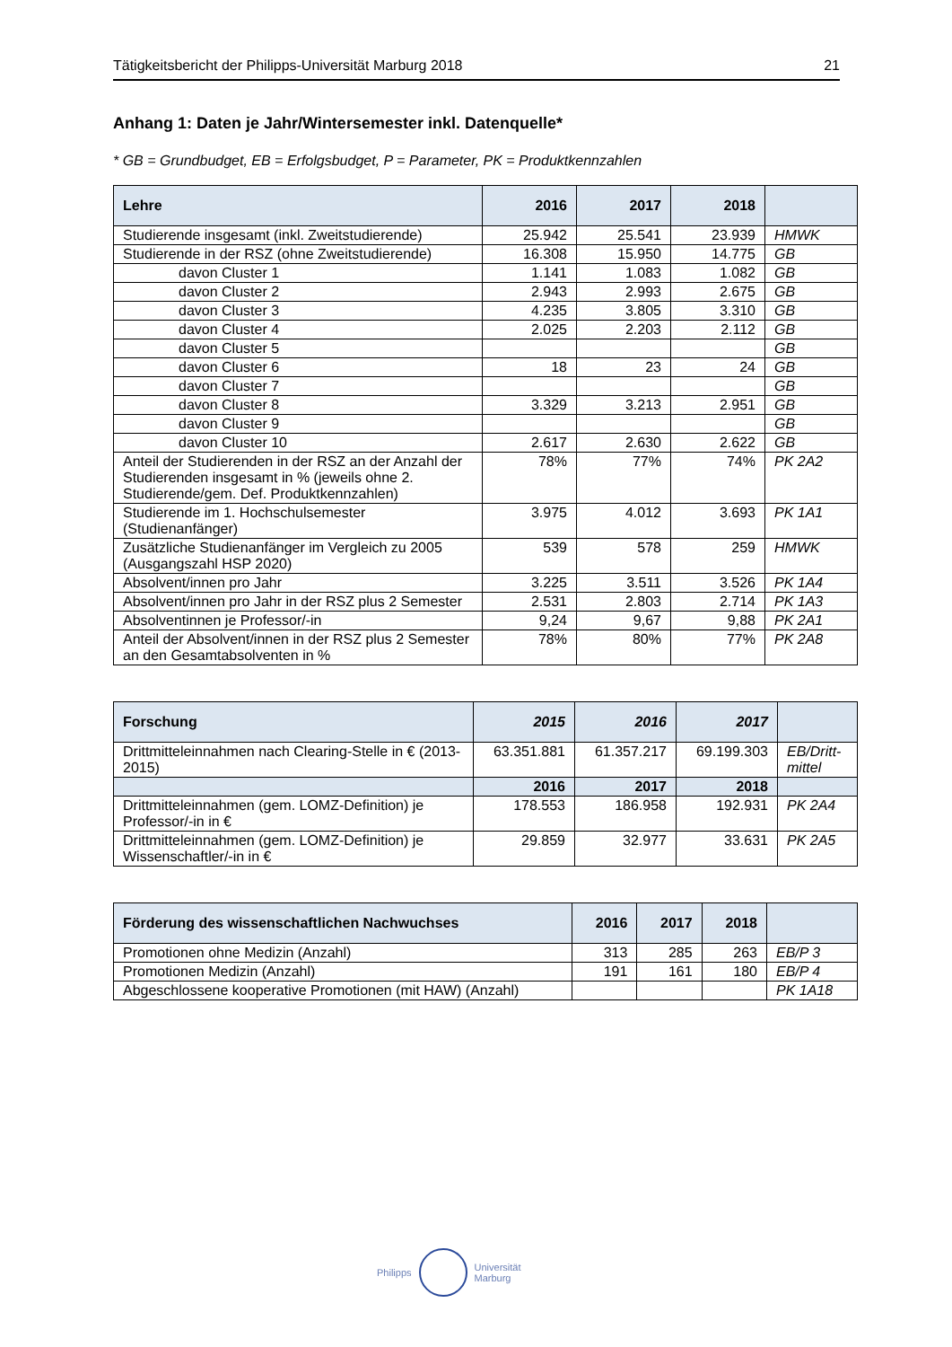Tätigkeitsbericht der Philipps-Universität Marburg 2018 21
Anhang 1: Daten je Jahr/Wintersemester inkl. Datenquelle*
* GB = Grundbudget, EB = Erfolgsbudget, P = Parameter, PK = Produktkennzahlen
| Lehre | 2016 | 2017 | 2018 | |
| --- | --- | --- | --- | --- |
| Studierende insgesamt (inkl. Zweitstudierende) | 25.942 | 25.541 | 23.939 | HMWK |
| Studierende in der RSZ (ohne Zweitstudierende) | 16.308 | 15.950 | 14.775 | GB |
| davon Cluster 1 | 1.141 | 1.083 | 1.082 | GB |
| davon Cluster 2 | 2.943 | 2.993 | 2.675 | GB |
| davon Cluster 3 | 4.235 | 3.805 | 3.310 | GB |
| davon Cluster 4 | 2.025 | 2.203 | 2.112 | GB |
| davon Cluster 5 | | | | GB |
| davon Cluster 6 | 18 | 23 | 24 | GB |
| davon Cluster 7 | | | | GB |
| davon Cluster 8 | 3.329 | 3.213 | 2.951 | GB |
| davon Cluster 9 | | | | GB |
| davon Cluster 10 | 2.617 | 2.630 | 2.622 | GB |
| Anteil der Studierenden in der RSZ an der Anzahl der Studierenden insgesamt in % (jeweils ohne 2. Studierende/gem. Def. Produktkennzahlen) | 78% | 77% | 74% | PK 2A2 |
| Studierende im 1. Hochschulsemester (Studienanfänger) | 3.975 | 4.012 | 3.693 | PK 1A1 |
| Zusätzliche Studienanfänger im Vergleich zu 2005 (Ausgangszahl HSP 2020) | 539 | 578 | 259 | HMWK |
| Absolvent/innen pro Jahr | 3.225 | 3.511 | 3.526 | PK 1A4 |
| Absolvent/innen pro Jahr in der RSZ plus 2 Semester | 2.531 | 2.803 | 2.714 | PK 1A3 |
| Absolventinnen je Professor/-in | 9,24 | 9,67 | 9,88 | PK 2A1 |
| Anteil der Absolvent/innen in der RSZ plus 2 Semester an den Gesamtabsolventen in % | 78% | 80% | 77% | PK 2A8 |
| Forschung | 2015 | 2016 | 2017 | |
| --- | --- | --- | --- | --- |
| Drittmitteleinnahmen nach Clearing-Stelle in € (2013-2015) | 63.351.881 | 61.357.217 | 69.199.303 | EB/Dritt-mittel |
| | 2016 | 2017 | 2018 | |
| Drittmitteleinnahmen (gem. LOMZ-Definition) je Professor/-in in € | 178.553 | 186.958 | 192.931 | PK 2A4 |
| Drittmitteleinnahmen (gem. LOMZ-Definition) je Wissenschaftler/-in in € | 29.859 | 32.977 | 33.631 | PK 2A5 |
| Förderung des wissenschaftlichen Nachwuchses | 2016 | 2017 | 2018 | |
| --- | --- | --- | --- | --- |
| Promotionen ohne Medizin (Anzahl) | 313 | 285 | 263 | EB/P 3 |
| Promotionen Medizin (Anzahl) | 191 | 161 | 180 | EB/P 4 |
| Abgeschlossene kooperative Promotionen (mit HAW) (Anzahl) | | | | PK 1A18 |
Philipps
Universität
Marburg